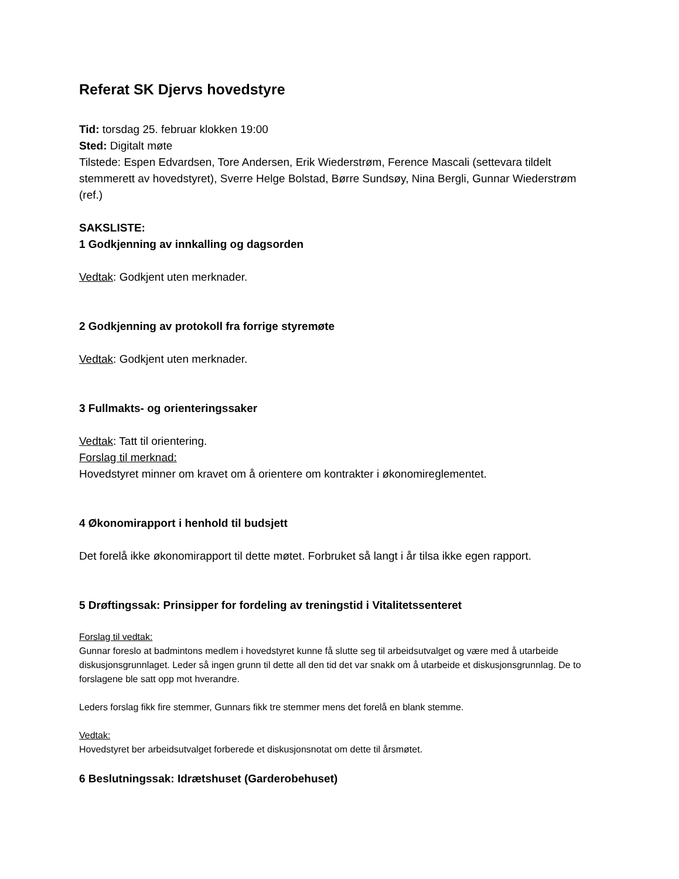Referat SK Djervs hovedstyre
Tid: torsdag 25. februar klokken 19:00
Sted: Digitalt møte
Tilstede: Espen Edvardsen, Tore Andersen, Erik Wiederstrøm, Ference Mascali (settevara tildelt stemmerett av hovedstyret), Sverre Helge Bolstad, Børre Sundsøy, Nina Bergli, Gunnar Wiederstrøm (ref.)
SAKSLISTE:
1 Godkjenning av innkalling og dagsorden
Vedtak: Godkjent uten merknader.
2 Godkjenning av protokoll fra forrige styremøte
Vedtak: Godkjent uten merknader.
3 Fullmakts- og orienteringssaker
Vedtak: Tatt til orientering.
Forslag til merknad:
Hovedstyret minner om kravet om å orientere om kontrakter i økonomireglementet.
4 Økonomirapport i henhold til budsjett
Det forelå ikke økonomirapport til dette møtet. Forbruket så langt i år tilsa ikke egen rapport.
5 Drøftingssak: Prinsipper for fordeling av treningstid i Vitalitetssenteret
Forslag til vedtak:
Gunnar foreslo at badmintons medlem i hovedstyret kunne få slutte seg til arbeidsutvalget og være med å utarbeide diskusjonsgrunnlaget. Leder så ingen grunn til dette all den tid det var snakk om å utarbeide et diskusjonsgrunnlag. De to forslagene ble satt opp mot hverandre.
Leders forslag fikk fire stemmer, Gunnars fikk tre stemmer mens det forelå en blank stemme.
Vedtak:
Hovedstyret ber arbeidsutvalget forberede et diskusjonsnotat om dette til årsmøtet.
6 Beslutningssak: Idrætshuset (Garderobehuset)